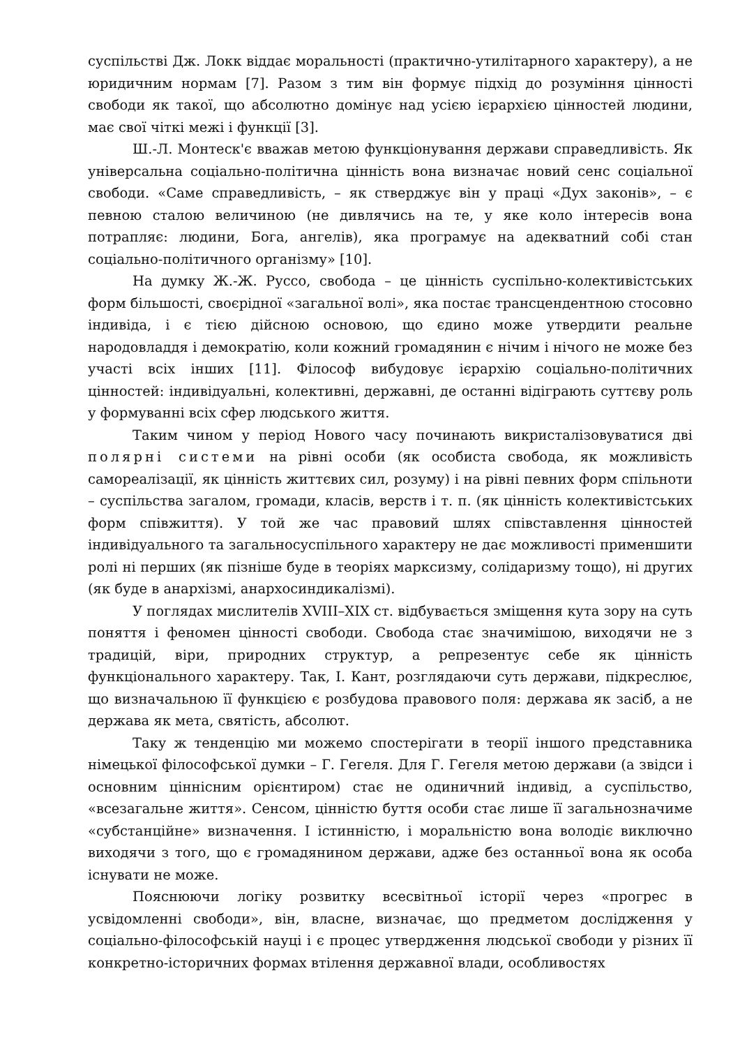суспільстві Дж. Локк віддає моральності (практично-утилітарного характеру), а не юридичним нормам [7]. Разом з тим він формує підхід до розуміння цінності свободи як такої, що абсолютно домінує над усією ієрархією цінностей людини, має свої чіткі межі і функції [3].
Ш.-Л. Монтеск'є вважав метою функціонування держави справедливість. Як універсальна соціально-політична цінність вона визначає новий сенс соціальної свободи. «Саме справедливість, – як стверджує він у праці «Дух законів», – є певною сталою величиною (не дивлячись на те, у яке коло інтересів вона потрапляє: людини, Бога, ангелів), яка програмує на адекватний собі стан соціально-політичного організму» [10].
На думку Ж.-Ж. Руссо, свобода – це цінність суспільно-колективістських форм більшості, своєрідної «загальної волі», яка постає трансцендентною стосовно індивіда, і є тією дійсною основою, що єдино може утвердити реальне народовладдя і демократію, коли кожний громадянин є нічим і нічого не може без участі всіх інших [11]. Філософ вибудовує ієрархію соціально-політичних цінностей: індивідуальні, колективні, державні, де останні відіграють суттєву роль у формуванні всіх сфер людського життя.
Таким чином у період Нового часу починають викристалізовуватися дві полярні системи на рівні особи (як особиста свобода, як можливість самореалізації, як цінність життєвих сил, розуму) і на рівні певних форм спільноти – суспільства загалом, громади, класів, верств і т. п. (як цінність колективістських форм співжиття). У той же час правовий шлях співставлення цінностей індивідуального та загальносуспільного характеру не дає можливості применшити ролі ні перших (як пізніше буде в теоріях марксизму, солідаризму тощо), ні других (як буде в анархізмі, анархосиндикалізмі).
У поглядах мислителів XVIII–XIX ст. відбувається зміщення кута зору на суть поняття і феномен цінності свободи. Свобода стає значимішою, виходячи не з традицій, віри, природних структур, а репрезентує себе як цінність функціонального характеру. Так, І. Кант, розглядаючи суть держави, підкреслює, що визначальною її функцією є розбудова правового поля: держава як засіб, а не держава як мета, святість, абсолют.
Таку ж тенденцію ми можемо спостерігати в теорії іншого представника німецької філософської думки – Г. Гегеля. Для Г. Гегеля метою держави (а звідси і основним ціннісним орієнтиром) стає не одиничний індивід, а суспільство, «всезагальне життя». Сенсом, цінністю буття особи стає лише її загальнозначиме «субстанційне» визначення. І істинністю, і моральністю вона володіє виключно виходячи з того, що є громадянином держави, адже без останньої вона як особа існувати не може.
Пояснюючи логіку розвитку всесвітньої історії через «прогрес в усвідомленні свободи», він, власне, визначає, що предметом дослідження у соціально-філософській науці і є процес утвердження людської свободи у різних її конкретно-історичних формах втілення державної влади, особливостях